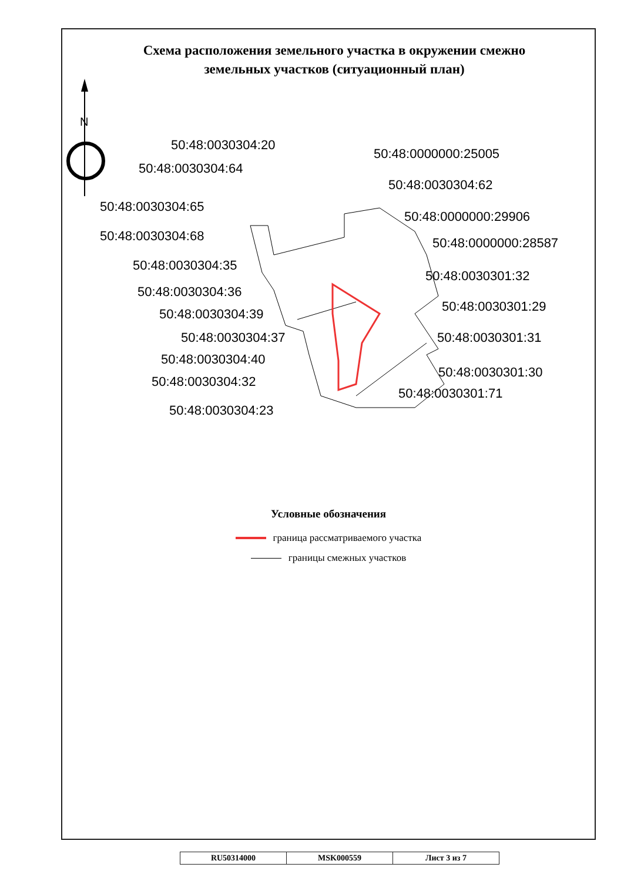Схема расположения земельного участка в окружении смежно
земельных участков (ситуационный план)
N
50:48:0030304:20
50:48:0030304:64
50:48:0030304:65
50:48:0030304:68
50:48:0030304:35
50:48:0030304:36
50:48:0030304:39
50:48:0030304:37
50:48:0030304:40
50:48:0030304:32
50:48:0030304:23
50:48:0000000:25005
50:48:0030304:62
50:48:0000000:29906
50:48:0000000:28587
50:48:0030301:32
50:48:0030301:29
50:48:0030301:31
50:48:0030301:30
50:48:0030301:71
Условные обозначения
граница рассматриваемого участка
границы смежных участков
| RU50314000 | MSK000559 | Лист 3 из 7 |